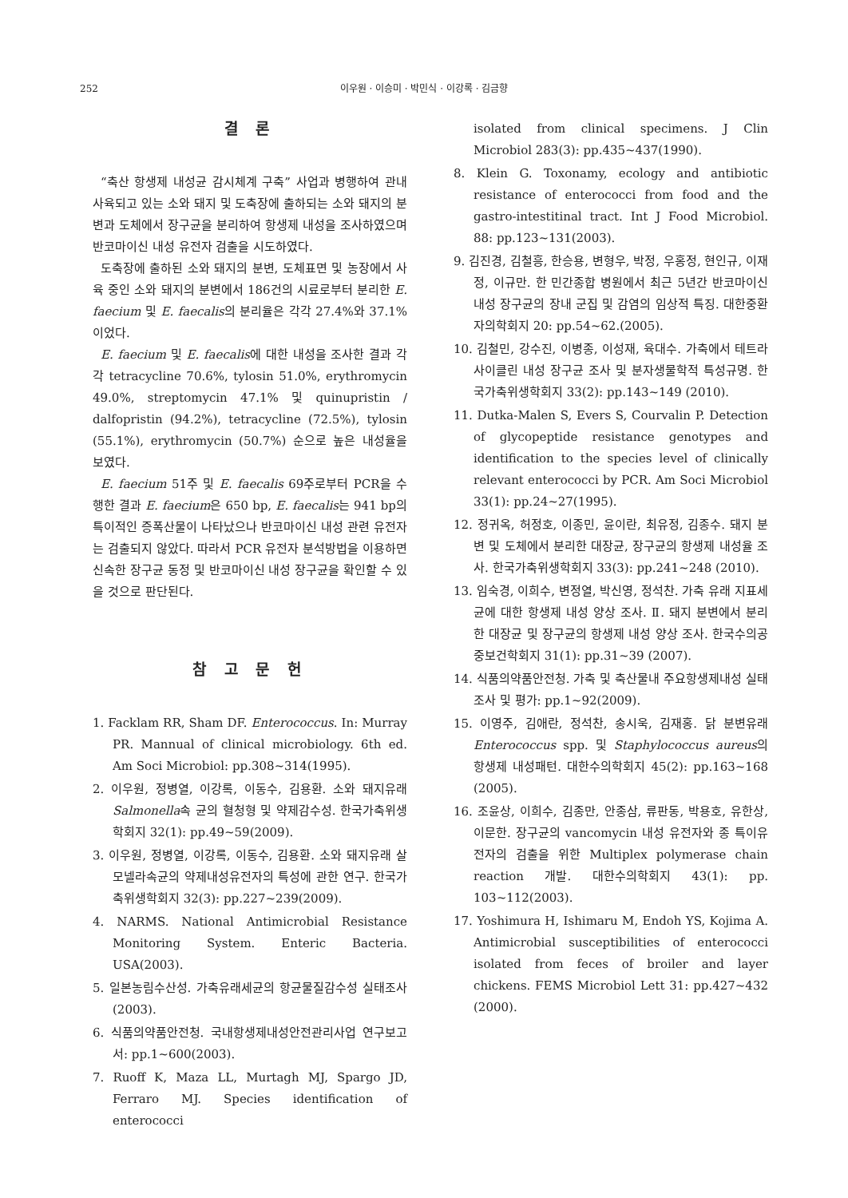252
이우원 · 이승미 · 박민식 · 이강록 · 김금향
결 론
“축산 항생제 내성균 감시체계 구축” 사업과 병행하여 관내 사육되고 있는 소와 돼지 및 도축장에 출하되는 소와 돼지의 분변과 도체에서 장구균을 분리하여 항생제 내성을 조사하였으며 반코마이신 내성 유전자 검출을 시도하였다.
도축장에 출하된 소와 돼지의 분변, 도체표면 및 농장에서 사육 중인 소와 돼지의 분변에서 186건의 시료로부터 분리한 E. faecium 및 E. faecalis의 분리율은 각각 27.4%와 37.1% 이었다.
E. faecium 및 E. faecalis에 대한 내성을 조사한 결과 각각 tetracycline 70.6%, tylosin 51.0%, erythromycin 49.0%, streptomycin 47.1% 및 quinupristin / dalfopristin (94.2%), tetracycline (72.5%), tylosin (55.1%), erythromycin (50.7%) 순으로 높은 내성율을 보였다.
E. faecium 51주 및 E. faecalis 69주로부터 PCR을 수행한 결과 E. faecium은 650 bp, E. faecalis는 941 bp의 특이적인 증폭산물이 나타났으나 반코마이신 내성 관련 유전자는 검출되지 않았다. 따라서 PCR 유전자 분석방법을 이용하면 신속한 장구균 동정 및 반코마이신 내성 장구균을 확인할 수 있을 것으로 판단된다.
참 고 문 헌
1. Facklam RR, Sham DF. Enterococcus. In: Murray PR. Mannual of clinical microbiology. 6th ed. Am Soci Microbiol: pp.308~314(1995).
2. 이우원, 정병열, 이강록, 이동수, 김용환. 소와 돼지유래 Salmonella속 균의 혈청형 및 약제감수성. 한국가축위생학회지 32(1): pp.49~59(2009).
3. 이우원, 정병열, 이강록, 이동수, 김용환. 소와 돼지유래 살모넬라속균의 약제내성유전자의 특성에 관한 연구. 한국가축위생학회지 32(3): pp.227~239(2009).
4. NARMS. National Antimicrobial Resistance Monitoring System. Enteric Bacteria. USA(2003).
5. 일본농림수산성. 가축유래세균의 항균물질감수성 실태조사(2003).
6. 식품의약품안전청. 국내항생제내성안전관리사업 연구보고서: pp.1~600(2003).
7. Ruoff K, Maza LL, Murtagh MJ, Spargo JD, Ferraro MJ. Species identification of enterococci
isolated from clinical specimens. J Clin Microbiol 283(3): pp.435~437(1990).
8. Klein G. Toxonamy, ecology and antibiotic resistance of enterococci from food and the gastro-intestitinal tract. Int J Food Microbiol. 88: pp.123~131(2003).
9. 김진경, 김철흥, 한승용, 변형우, 박정, 우홍정, 현인규, 이재정, 이규만. 한 민간종합 병원에서 최근 5년간 반코마이신 내성 장구균의 장내 군집 및 감염의 임상적 특징. 대한중환자의학회지 20: pp.54~62.(2005).
10. 김철민, 강수진, 이병종, 이성재, 육대수. 가축에서 테트라사이클린 내성 장구균 조사 및 분자생물학적 특성규명. 한국가축위생학회지 33(2): pp.143~149 (2010).
11. Dutka-Malen S, Evers S, Courvalin P. Detection of glycopeptide resistance genotypes and identification to the species level of clinically relevant enterococci by PCR. Am Soci Microbiol 33(1): pp.24~27(1995).
12. 정귀옥, 허정호, 이종민, 윤이란, 최유정, 김종수. 돼지 분변 및 도체에서 분리한 대장균, 장구균의 항생제 내성율 조사. 한국가축위생학회지 33(3): pp.241~248 (2010).
13. 임숙경, 이희수, 변정열, 박신영, 정석찬. 가축 유래 지표세균에 대한 항생제 내성 양상 조사. Ⅱ. 돼지 분변에서 분리한 대장균 및 장구균의 항생제 내성 양상 조사. 한국수의공중보건학회지 31(1): pp.31~39 (2007).
14. 식품의약품안전청. 가축 및 축산물내 주요항생제내성 실태조사 및 평가: pp.1~92(2009).
15. 이영주, 김애란, 정석찬, 송시욱, 김재홍. 닭 분변유래 Enterococcus spp. 및 Staphylococcus aureus의 항생제 내성패턴. 대한수의학회지 45(2): pp.163~168 (2005).
16. 조윤상, 이희수, 김종만, 안종삼, 류판동, 박용호, 유한상, 이문한. 장구균의 vancomycin 내성 유전자와 종 특이유전자의 검출을 위한 Multiplex polymerase chain reaction 개발. 대한수의학회지 43(1): pp. 103~112(2003).
17. Yoshimura H, Ishimaru M, Endoh YS, Kojima A. Antimicrobial susceptibilities of enterococci isolated from feces of broiler and layer chickens. FEMS Microbiol Lett 31: pp.427~432 (2000).